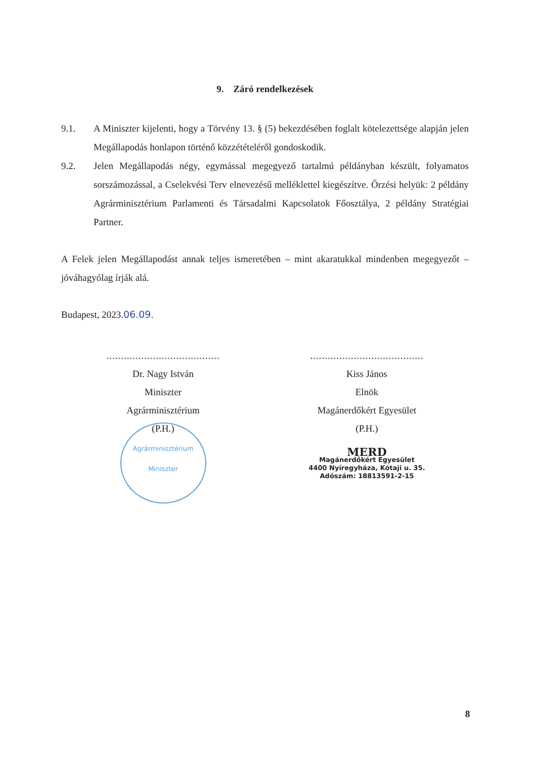9. Záró rendelkezések
9.1. A Miniszter kijelenti, hogy a Törvény 13. § (5) bekezdésében foglalt kötelezettsége alapján jelen Megállapodás honlapon történő közzétételéről gondoskodik.
9.2. Jelen Megállapodás négy, egymással megegyező tartalmú példányban készült, folyamatos sorszámozással, a Cselekvési Terv elnevezésű melléklettel kiegészítve. Őrzési helyük: 2 példány Agrárminisztérium Parlamenti és Társadalmi Kapcsolatok Főosztálya, 2 példány Stratégiai Partner.
A Felek jelen Megállapodást annak teljes ismeretében – mint akaratukkal mindenben megegyezőt – jóváhagyólag írják alá.
Budapest, 2023.06.09.
.......................................
Dr. Nagy István
Miniszter
Agrárminisztérium
(P.H.)
Agrárminisztérium
Miniszter
.......................................
Kiss János
Elnök
Magánerdőkért Egyesület
(P.H.)
MERD
Magánerdőkért Egyesület
4400 Nyíregyháza, Kótaji u. 35.
Adószám: 18813591-2-15
8